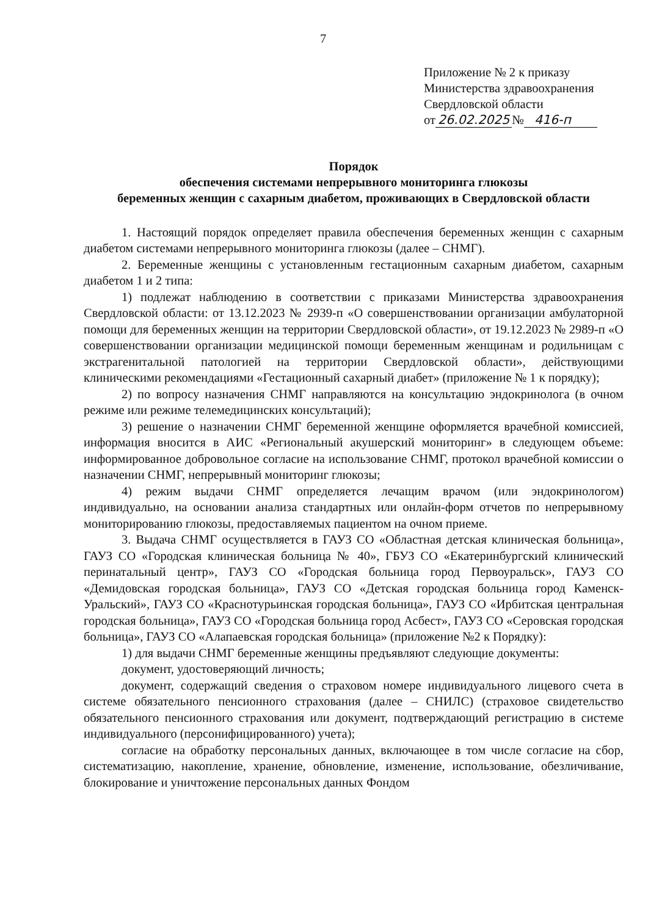7
Приложение № 2 к приказу
Министерства здравоохранения
Свердловской области
от 26.02.2025 № 416-п
Порядок
обеспечения системами непрерывного мониторинга глюкозы
беременных женщин с сахарным диабетом, проживающих в Свердловской области
1. Настоящий порядок определяет правила обеспечения беременных женщин с сахарным диабетом системами непрерывного мониторинга глюкозы (далее – СНМГ).
2. Беременные женщины с установленным гестационным сахарным диабетом, сахарным диабетом 1 и 2 типа:
1) подлежат наблюдению в соответствии с приказами Министерства здравоохранения Свердловской области: от 13.12.2023 № 2939-п «О совершенствовании организации амбулаторной помощи для беременных женщин на территории Свердловской области», от 19.12.2023 № 2989-п «О совершенствовании организации медицинской помощи беременным женщинам и родильницам с экстрагенитальной патологией на территории Свердловской области», действующими клиническими рекомендациями «Гестационный сахарный диабет» (приложение № 1 к порядку);
2) по вопросу назначения СНМГ направляются на консультацию эндокринолога (в очном режиме или режиме телемедицинских консультаций);
3) решение о назначении СНМГ беременной женщине оформляется врачебной комиссией, информация вносится в АИС «Региональный акушерский мониторинг» в следующем объеме: информированное добровольное согласие на использование СНМГ, протокол врачебной комиссии о назначении СНМГ, непрерывный мониторинг глюкозы;
4) режим выдачи СНМГ определяется лечащим врачом (или эндокринологом) индивидуально, на основании анализа стандартных или онлайн-форм отчетов по непрерывному мониторированию глюкозы, предоставляемых пациентом на очном приеме.
3. Выдача СНМГ осуществляется в ГАУЗ СО «Областная детская клиническая больница», ГАУЗ СО «Городская клиническая больница № 40», ГБУЗ СО «Екатеринбургский клинический перинатальный центр», ГАУЗ СО «Городская больница город Первоуральск», ГАУЗ СО «Демидовская городская больница», ГАУЗ СО «Детская городская больница город Каменск-Уральский», ГАУЗ СО «Краснотурьинская городская больница», ГАУЗ СО «Ирбитская центральная городская больница», ГАУЗ СО «Городская больница город Асбест», ГАУЗ СО «Серовская городская больница», ГАУЗ СО «Алапаевская городская больница» (приложение №2 к Порядку):
1) для выдачи СНМГ беременные женщины предъявляют следующие документы:
документ, удостоверяющий личность;
документ, содержащий сведения о страховом номере индивидуального лицевого счета в системе обязательного пенсионного страхования (далее – СНИЛС) (страховое свидетельство обязательного пенсионного страхования или документ, подтверждающий регистрацию в системе индивидуального (персонифицированного) учета);
согласие на обработку персональных данных, включающее в том числе согласие на сбор, систематизацию, накопление, хранение, обновление, изменение, использование, обезличивание, блокирование и уничтожение персональных данных Фондом